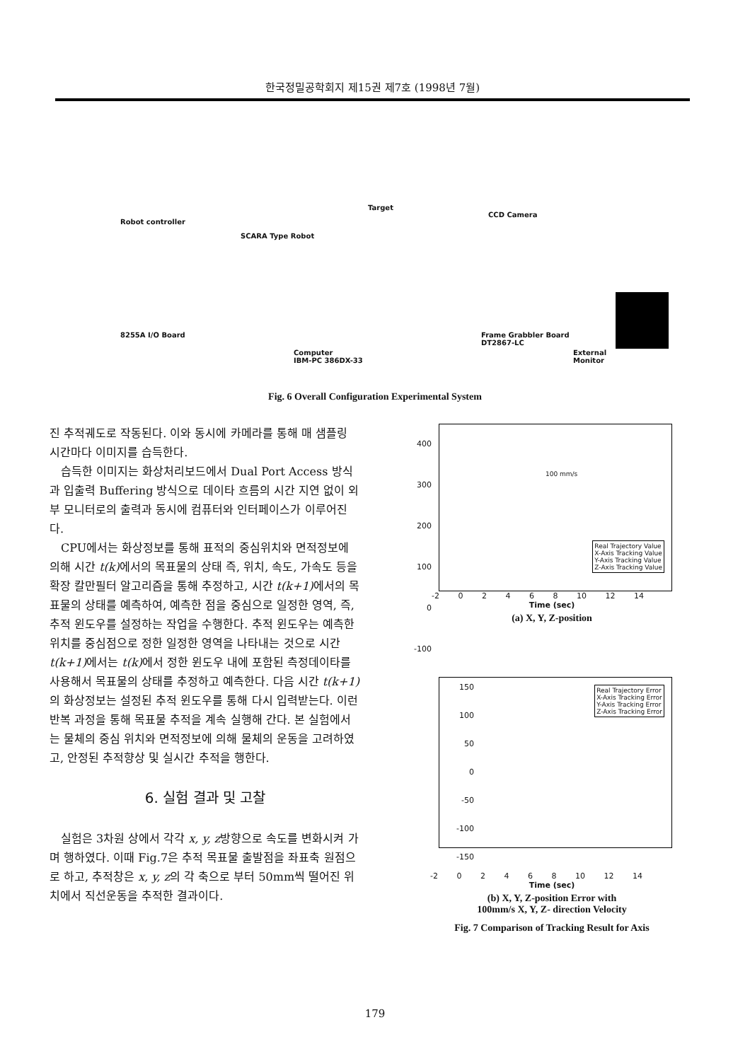한국정밀공학회지 제15권 제7호 (1998년 7월)
Robot controller
SCARA Type Robot
Target
CCD Camera
8255A I/O Board
Computer
IBM-PC 386DX-33
Frame Grabbler Board
DT2867-LC
External Monitor
Fig. 6 Overall Configuration Experimental System
진 추적궤도로 작동된다. 이와 동시에 카메라를 통해 매 샘플링 시간마다 이미지를 습득한다.
습득한 이미지는 화상처리보드에서 Dual Port Access 방식과 입출력 Buffering 방식으로 데이타 흐름의 시간 지연 없이 외부 모니터로의 출력과 동시에 컴퓨터와 인터페이스가 이루어진다.
CPU에서는 화상정보를 통해 표적의 중심위치와 면적정보에 의해 시간 t(k) 에서의 목표물의 상태 즉, 위치, 속도, 가속도 등을 확장 칼만필터 알고리즘을 통해 추정하고, 시간 t(k+1) 에서의 목표물의 상태를 예측하여, 예측한 점을 중심으로 일정한 영역, 즉, 추적 윈도우를 설정하는 작업을 수행한다. 추적 윈도우는 예측한 위치를 중심점으로 정한 일정한 영역을 나타내는 것으로 시간 t(k+1) 에서는 t(k) 에서 정한 윈도우 내에 포함된 측정데이타를 사용해서 목표물의 상태를 추정하고 예측한다. 다음 시간 t(k+1) 의 화상정보는 설정된 추적 윈도우를 통해 다시 입력받는다. 이런 반복 과정을 통해 목표물 추적을 계속 실행해 간다. 본 실험에서는 물체의 중심 위치와 면적정보에 의해 물체의 운동을 고려하였고, 안정된 추적향상 및 실시간 추적을 행한다.
6. 실험 결과 및 고찰
실험은 3차원 상에서 각각 x, y, z방향으로 속도를 변화시켜 가며 행하였다. 이때 Fig.7은 추적 목표물 출발점을 좌표축 원점으로 하고, 추적창은 x, y, z의 각 축으로 부터 50mm씩 떨어진 위치에서 직선운동을 추적한 결과이다.
400
300
200
100
0
-100
Real Trajectory Value
X-Axis Tracking Value
Y-Axis Tracking Value
Z-Axis Tracking Value
100 mm/s
-2 0 2 4 6 8 10 12 14
Time (sec)
(a) X, Y, Z-position
150
100
50
0
-50
-100
-150
Real Trajectory Error
X-Axis Tracking Error
Y-Axis Tracking Error
Z-Axis Tracking Error
-2 0 2 4 6 8 10 12 14
Time (sec)
(b) X, Y, Z-position Error with
100mm/s X, Y, Z- direction Velocity
Fig. 7 Comparison of Tracking Result for Axis
179